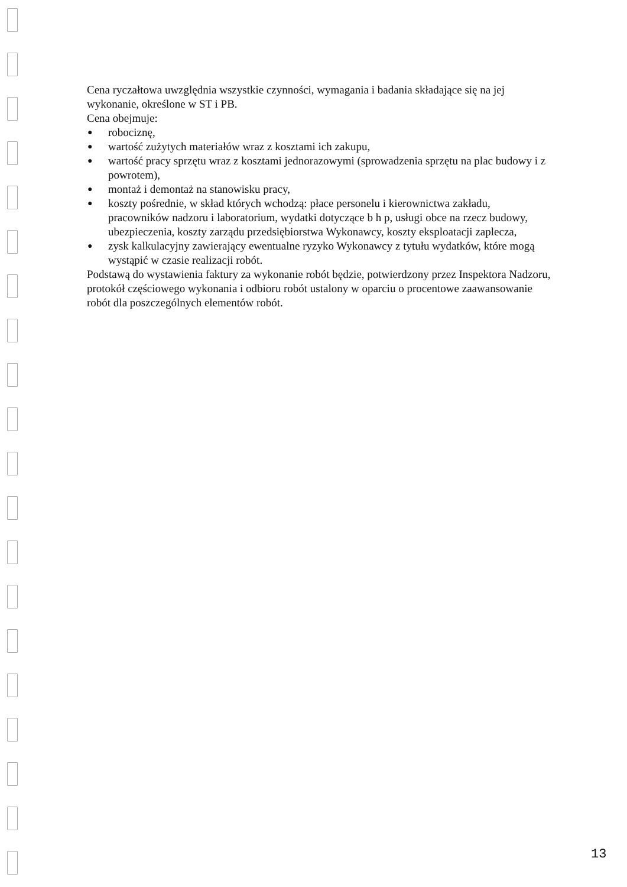Cena ryczałtowa uwzględnia wszystkie czynności, wymagania i badania składające się na jej wykonanie, określone w ST i PB.
Cena obejmuje:
● robociznę,
● wartość zużytych materiałów wraz z kosztami ich zakupu,
● wartość pracy sprzętu wraz z kosztami jednorazowymi (sprowadzenia sprzętu na plac budowy i z powrotem),
● montaż i demontaż na stanowisku pracy,
● koszty pośrednie, w skład których wchodzą: płace personelu i kierownictwa zakładu, pracowników nadzoru i laboratorium, wydatki dotyczące b h p, usługi obce na rzecz budowy, ubezpieczenia, koszty zarządu przedsiębiorstwa Wykonawcy, koszty eksploatacji zaplecza,
● zysk kalkulacyjny zawierający ewentualne ryzyko Wykonawcy z tytułu wydatków, które mogą wystąpić w czasie realizacji robót.
Podstawą do wystawienia faktury za wykonanie robót będzie, potwierdzony przez Inspektora Nadzoru, protokół częściowego wykonania i odbioru robót ustalony w oparciu o procentowe zaawansowanie robót dla poszczególnych elementów robót.
13